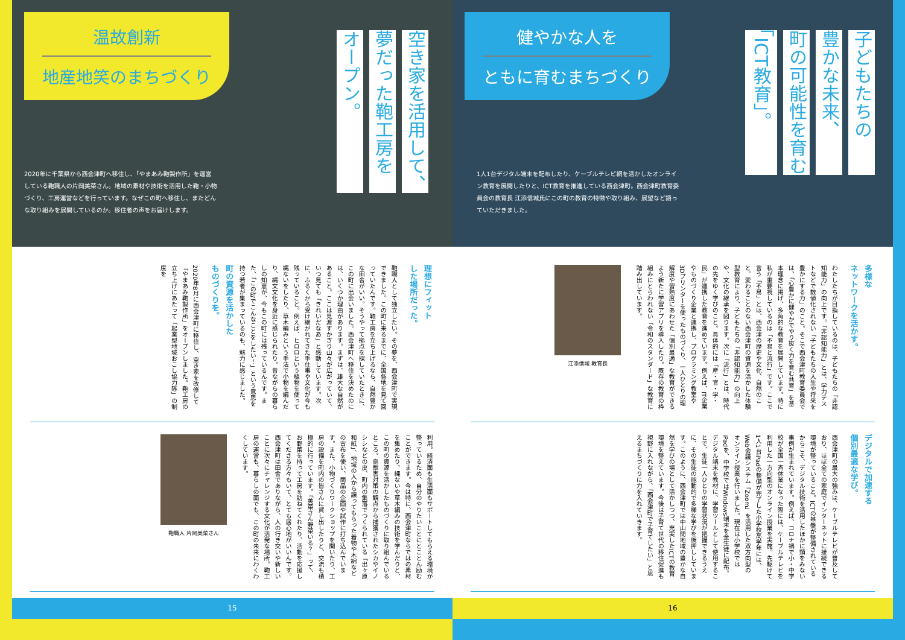温故創新
地産地笑のまちづくり
空き家を活用して、
夢だった鞄工房を
オープン。
2020年に千葉県から西会津町へ移住し、「やまあみ鞄製作所」を運営している鞄職人の片岡美菜さん。地域の素材や技術を活用した鞄・小物づくり、工房運営などを行っています。なぜこの町へ移住し、またどんな取り組みを展開しているのか。移住者の声をお届けします。
理想にフィット
した場所だった。
鞄職人として独立したい。その夢を、西会津町で実現できました。この町に来るまでに、全国各地を見て回っていたんです。鞄工房を立ち上げるなら、自然豊かな田舎がいい。そうやって拠点を探していたときに、この町に出会いました。西会津町へ移住を決めたのには、いくつか理由があります。まずは、雄大な自然があること。ここは見渡すかぎり山々が広がっていて、いつ見ても「きれいだなあ」と感動しています。次に、ふるくから受け継がれてきた手仕事や文化が今も残っていること。例えば、ヒロロという植物を使って縄ないをしたり、草木編みという手法で小物を編んだり、縄文文化を身近に感じられたり。昔ながらの暮らしの知恵が、今もこの町には残っているんです。また、「この町でこんなことをしたい！」という意思を持つ若者が集まっているのも、魅力に感じました。
町の資源を活かした
ものづくりを。
2020年8月に西会津町に移住し、空き家を改修して「やまあみ鞄製作所」をオープンしました。鞄工房の立ち上げにあたって「起業型地域おこし協力隊」の制度を
利用。経済面も生活面もサポートしてもらえる環境が整っているため、自分のやりたいことにとことん励むことができます。今は特に、西会津町ならではの素材を集めたり、縄ないや草木編みの技術を学んだりと、この町の資源を活かしたものづくりに取り組んでいるところ。鳥獣害対策の観点から捕獲されたシカやイノシシなどの皮、町内の集落でつくられている「出ヶ原和紙」、地域の人から譲ってもらった着物や木綿などの古布を使い、商品の企画や試作に打ち込んでいます。また、小物づくりワークショップを開いたり、工房の設備を町内の皆さんに貸し出したりと、交流も積極的に行っています。「美菜さん野菜いる？」って、お野菜を持って工房を訪ねてくれたり、活動を応援してくださる方々もいて、とても居心地がいいんです。西会津町は田舎でありながら、人の行き交いや新しいことに次々にチャレンジする文化が活発な場所。鞄工房の運営も、暮らしの面でも、この町の未来にわくわくしています。
鞄職人 片岡美菜さん
15
健やかな人を
ともに育むまちづくり
子どもたちの
豊かな未来、
町の可能性を育む
「ICT教育」。
1人1台デジタル端末を配布したり、ケーブルテレビ網を活かしたオンライン教育を展開したりと、ICT教育を推進している西会津町。西会津町教育委員会の教育長 江添信城氏にこの町の教育の特徴や取り組み、展望など語っていただきました。
多様な
ネットワークを活かす。
わたしたちが目指しているのは、子どもたちの「非認知能力」の向上です。「非認知能力」とは、学力テストなどで数値化されない「子どもたちの人生や将来を豊かにする力」のこと。そこで西会津町教育委員会では、「心豊かに健やかでやり抜く力を育む共育」を基本理念に掲げ、多角的な教育を展開しています。特に私が重要視しているのは「不易と流行」です。ここで言う「不易」とは、西会津の歴史や文化、自然のこと。変わることのない西会津町の資源を活かした体験型教育により、子どもたちの「非認知能力」の向上や、文化の継承を図ります。次に「流行」とは、時代の先をゆく学びのこと。具体的には「産・官・学・民」が連携した教育を進めています。例えば、IT企業やものづくり企業と連携し、プログラミング教室や3Dプリンターを使ったものづくり、一人ひとりの理解度や習熟度にあわせた「個別最適」な教育ができるよう新たに学習アプリを導入したり。既存の教育の枠組みにとらわれない「令和のスタンダード」な教育に踏み出しています。
江添信城 教育長
デジタルで加速する
個別最適な学び。
西会津町の最大の強みは、ケーブルテレビが普及しており、ほぼ全ての家庭でインターネットに接続できる環境が整っていること。ICTの基盤が整備されているからこそ、デジタル技術を活用したほかに類をみない事例が生まれています。例えば、コロナ禍で小・中学校が全国一斉休業になった際には、ケーブルテレビを利用した一方向型のオンライン授業を実施。先駆けて1人1台iPadの整備が完了した小学校高学年には、Web会議システム「Zoom」を活用した双方向型のオンライン授業を行いました。現在は小学校ではiPadを、中学校ではWindows端末を全生徒に配布。デジタル端末を教材に、学習ツールとして使用することで、生徒一人ひとりの学習状況が把握できるうえに、その生徒の能動的で多様な学びを後押ししています。このように、西会津町では中山間地域の豊かな自然を学びの場として活かしつつ、充実したICTの教育環境を整えています。今後は子育て世代の移住促進も視野に入れながら、「西会津町で子育てしたい」と思えるまちづくりに力を入れていきます。
16